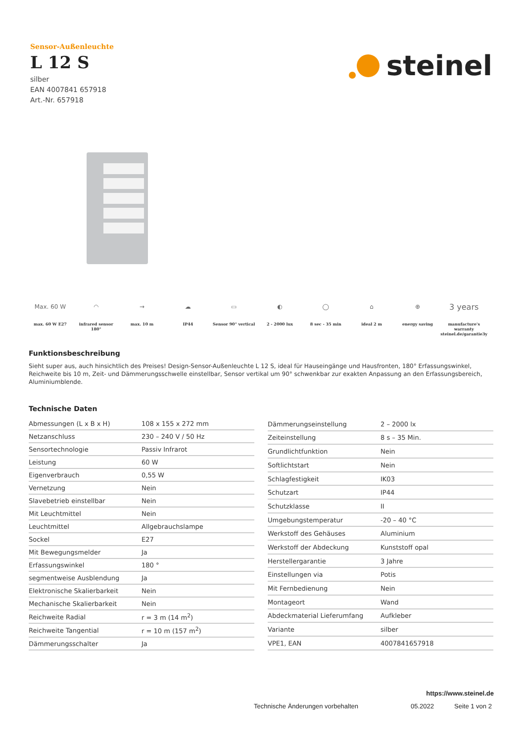Sensor-Außenleuchte
L 12 S
silber
EAN 4007841 657918
Art.-Nr. 657918
steinel
Max. 60 W
max. 60 W E27
◠
infrared sensor
180°
→
max. 10 m
☁
IP44
▭
Sensor 90° vertical
◐
2 - 2000 lux
◯
8 sec - 35 min
⌂
ideal 2 m
⊕
energy saving
3 years
manufacture's
warranty
steinel.de/garantie3y
Funktionsbeschreibung
Sieht super aus, auch hinsichtlich des Preises! Design-Sensor-Außenleuchte L 12 S, ideal für Hauseingänge und Hausfronten, 180° Erfassungswinkel, Reichweite bis 10 m, Zeit- und Dämmerungsschwelle einstellbar, Sensor vertikal um 90° schwenkbar zur exakten Anpassung an den Erfassungsbereich, Aluminiumblende.
Technische Daten
| Abmessungen (L x B x H) | 108 x 155 x 272 mm |
| Netzanschluss | 230 – 240 V / 50 Hz |
| Sensortechnologie | Passiv Infrarot |
| Leistung | 60 W |
| Eigenverbrauch | 0,55 W |
| Vernetzung | Nein |
| Slavebetrieb einstellbar | Nein |
| Mit Leuchtmittel | Nein |
| Leuchtmittel | Allgebrauchslampe |
| Sockel | E27 |
| Mit Bewegungsmelder | Ja |
| Erfassungswinkel | 180 ° |
| segmentweise Ausblendung | Ja |
| Elektronische Skalierbarkeit | Nein |
| Mechanische Skalierbarkeit | Nein |
| Reichweite Radial | r = 3 m (14 m<sup>2</sup>) |
| Reichweite Tangential | r = 10 m (157 m<sup>2</sup>) |
| Dämmerungsschalter | Ja |
| Dämmerungseinstellung | 2 – 2000 lx |
| Zeiteinstellung | 8 s – 35 Min. |
| Grundlichtfunktion | Nein |
| Softlichtstart | Nein |
| Schlagfestigkeit | IK03 |
| Schutzart | IP44 |
| Schutzklasse | II |
| Umgebungstemperatur | -20 – 40 °C |
| Werkstoff des Gehäuses | Aluminium |
| Werkstoff der Abdeckung | Kunststoff opal |
| Herstellergarantie | 3 Jahre |
| Einstellungen via | Potis |
| Mit Fernbedienung | Nein |
| Montageort | Wand |
| Abdeckmaterial Lieferumfang | Aufkleber |
| Variante | silber |
| VPE1, EAN | 4007841657918 |
https://www.steinel.de
Technische Änderungen vorbehalten
05.2022 Seite 1 von 2